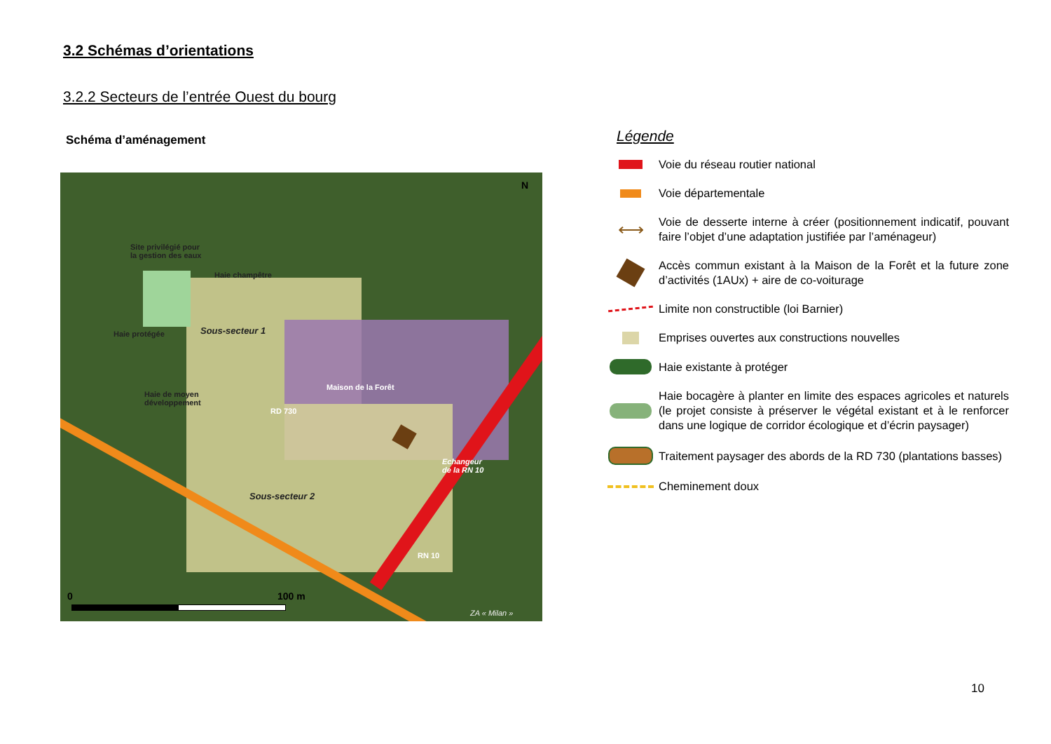3.2 Schémas d’orientations
3.2.2 Secteurs de l’entrée Ouest du bourg
Schéma d’aménagement
Site privilégié pour
la gestion des eaux
Haie champêtre
Haie protégée Sous-secteur 1
Maison de la Forêt
Haie de moyen
développement
RD 730
Echangeur
de la RN 10
Sous-secteur 2
RN 10
0 100 m
ZA « Milan »
N
Légende
Voie du réseau routier national
Voie départementale
⟷
Voie de desserte interne à créer (positionnement indicatif, pouvant faire l’objet d’une adaptation justifiée par l’aménageur)
Accès commun existant à la Maison de la Forêt et la future zone d’activités (1AUx) + aire de co-voiturage
Limite non constructible (loi Barnier)
Emprises ouvertes aux constructions nouvelles
Haie existante à protéger
Haie bocagère à planter en limite des espaces agricoles et naturels (le projet consiste à préserver le végétal existant et à le renforcer dans une logique de corridor écologique et d’écrin paysager)
Traitement paysager des abords de la RD 730 (plantations basses)
Cheminement doux
10